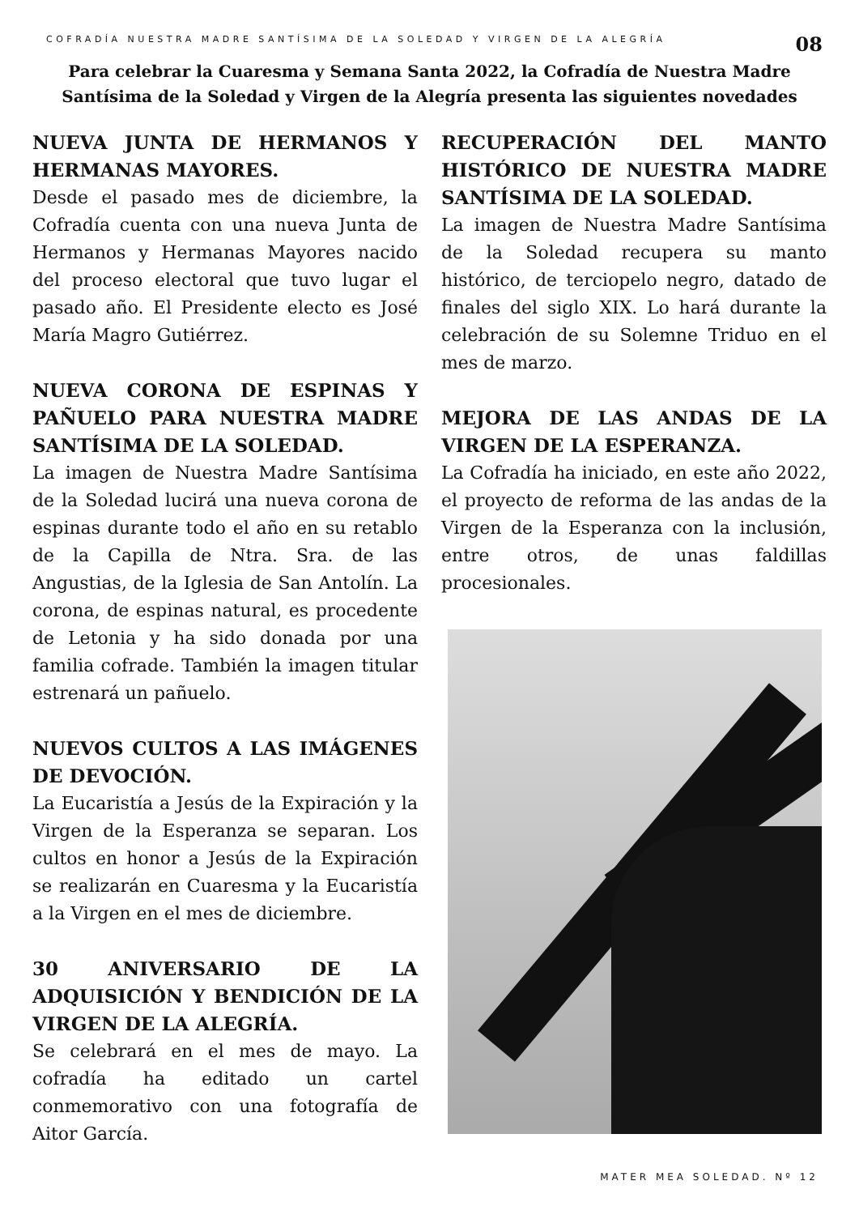COFRADÍA NUESTRA MADRE SANTÍSIMA DE LA SOLEDAD Y VIRGEN DE LA ALEGRÍA
08
Para celebrar la Cuaresma y Semana Santa 2022, la Cofradía de Nuestra Madre Santísima de la Soledad y Virgen de la Alegría presenta las siguientes novedades
NUEVA JUNTA DE HERMANOS Y HERMANAS MAYORES.
Desde el pasado mes de diciembre, la Cofradía cuenta con una nueva Junta de Hermanos y Hermanas Mayores nacido del proceso electoral que tuvo lugar el pasado año. El Presidente electo es José María Magro Gutiérrez.
NUEVA CORONA DE ESPINAS Y PAÑUELO PARA NUESTRA MADRE SANTÍSIMA DE LA SOLEDAD.
La imagen de Nuestra Madre Santísima de la Soledad lucirá una nueva corona de espinas durante todo el año en su retablo de la Capilla de Ntra. Sra. de las Angustias, de la Iglesia de San Antolín. La corona, de espinas natural, es procedente de Letonia y ha sido donada por una familia cofrade. También la imagen titular estrenará un pañuelo.
NUEVOS CULTOS A LAS IMÁGENES DE DEVOCIÓN.
La Eucaristía a Jesús de la Expiración y la Virgen de la Esperanza se separan. Los cultos en honor a Jesús de la Expiración se realizarán en Cuaresma y la Eucaristía a la Virgen en el mes de diciembre.
30 ANIVERSARIO DE LA ADQUISICIÓN Y BENDICIÓN DE LA VIRGEN DE LA ALEGRÍA.
Se celebrará en el mes de mayo. La cofradía ha editado un cartel conmemorativo con una fotografía de Aitor García.
RECUPERACIÓN DEL MANTO HISTÓRICO DE NUESTRA MADRE SANTÍSIMA DE LA SOLEDAD.
La imagen de Nuestra Madre Santísima de la Soledad recupera su manto histórico, de terciopelo negro, datado de finales del siglo XIX. Lo hará durante la celebración de su Solemne Triduo en el mes de marzo.
MEJORA DE LAS ANDAS DE LA VIRGEN DE LA ESPERANZA.
La Cofradía ha iniciado, en este año 2022, el proyecto de reforma de las andas de la Virgen de la Esperanza con la inclusión, entre otros, de unas faldillas procesionales.
MATER MEA SOLEDAD. Nº 12